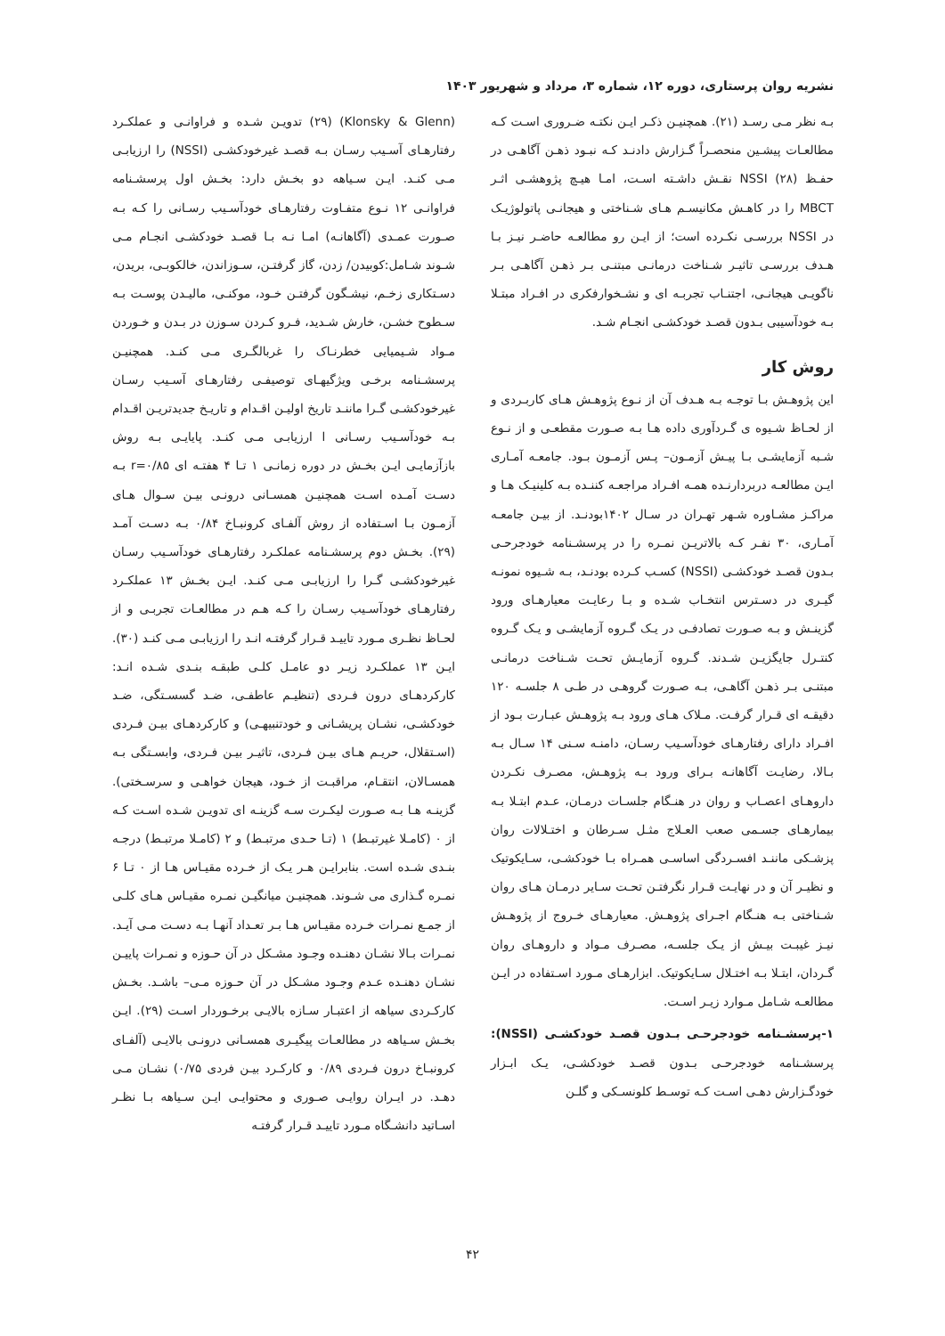نشریه روان پرستاری، دوره ۱۲، شماره ۳، مرداد و شهریور ۱۴۰۳
بـه نظر مـی رسـد (۲۱). همچنیـن ذکـر ایـن نکتـه ضـروری اسـت کـه مطالعـات پیشـین منحصـراً گـزارش دادنـد کـه نبـود ذهـن آگاهـی در حفـظ NSSI (۲۸) نقـش داشـته اسـت، امـا هیـچ پژوهشـی اثـر MBCT را در کاهـش مکانیسـم هـای شـناختی و هیجانـی پاتولوژیـک در NSSI بررسـی نکـرده است؛ از ایـن رو مطالعـه حاضـر نیـز بـا هـدف بررسـی تاثیـر شـناخت درمانـی مبتنـی بـر ذهـن آگاهـی بـر ناگویـی هیجانـی، اجتنـاب تجربـه ای و نشـخوارفکری در افـراد مبتـلا بـه خودآسیبی بـدون قصـد خودکشـی انجـام شـد.
روش کار
این پژوهـش بـا توجـه بـه هـدف آن از نـوع پژوهـش هـای کاربـردی و از لحـاظ شـیوه ی گـردآوری داده هـا بـه صـورت مقطعـی و از نـوع شـبه آزمایشـی بـا پیـش آزمـون– پـس آزمـون بـود. جامعـه آمـاری ایـن مطالعـه دربردارنـده همـه افـراد مراجعـه کننـده بـه کلینیـک هـا و مراکـز مشـاوره شـهر تهـران در سـال ۱۴۰۲بودنـد. از بیـن جامعـه آمـاری، ۳۰ نفـر کـه بالاتریـن نمـره را در پرسشـنامه خودجرحـی بـدون قصـد خودکشـی (NSSI) کسـب کـرده بودنـد، بـه شـیوه نمونـه گیـری در دسـترس انتخـاب شـده و بـا رعایـت معیارهـای ورود گزینـش و بـه صـورت تصادفـی در یـک گـروه آزمایشـی و یـک گـروه کنتـرل جایگزیـن شـدند. گـروه آزمایـش تحـت شـناخت درمانـی مبتنـی بـر ذهـن آگاهـی، بـه صـورت گروهـی در طـی ۸ جلسـه ۱۲۰ دقیقـه ای قـرار گرفـت. مـلاک هـای ورود بـه پژوهـش عبـارت بـود از افـراد دارای رفتارهـای خودآسـیب رسـان، دامنـه سـنی ۱۴ سـال بـه بـالا، رضایـت آگاهانـه بـرای ورود بـه پژوهـش، مصـرف نکـردن داروهـای اعصـاب و روان در هنـگام جلسـات درمـان، عـدم ابتـلا بـه بیمارهـای جسـمی صعب العـلاج مثـل سـرطان و اختـلالات روان پزشـکی ماننـد افسـردگی اساسـی همـراه بـا خودکشـی، سـایکوتیک و نظیـر آن و در نهایـت قـرار نگرفتـن تحـت سـایر درمـان هـای روان شـناختی بـه هنـگام اجـرای پژوهـش. معیارهـای خـروج از پژوهـش نیـز غیبـت بیـش از یـک جلسـه، مصـرف مـواد و داروهـای روان گـردان، ابتـلا بـه اختـلال سـایکوتیک. ابزارهـای مـورد اسـتفاده در ایـن مطالعـه شـامل مـوارد زیـر اسـت.
۱-پرسشـنامه خودجرحـی بـدون قصـد خودکشـی (NSSI): پرسشـنامه خودجرحـی بـدون قصـد خودکشـی، یـک ابـزار خودگـزارش دهـی اسـت کـه توسـط کلونسـکی و گلـن
(Klonsky & Glenn) (۲۹) تدویـن شـده و فراوانـی و عملکـرد رفتارهـای آسـیب رسـان بـه قصـد غیرخودکشـی (NSSI) را ارزیابـی مـی کنـد. ایـن سـیاهه دو بخـش دارد: بخـش اول پرسشـنامه فراوانـی ۱۲ نـوع متفـاوت رفتارهـای خودآسـیب رسـانی را کـه بـه صـورت عمـدی (آگاهانـه) امـا نـه بـا قصـد خودکشـی انجـام مـی شـوند شـامل:کوبیدن/ زدن، گاز گرفتـن، سـوزاندن، خالکوبـی، بریدن، دسـتکاری زخـم، نیشـگون گرفتـن خـود، موکنـی، مالیـدن پوسـت بـه سـطوح خشـن، خارش شـدید، فـرو کـردن سـوزن در بـدن و خـوردن مـواد شـیمیایی خطرنـاک را غربالگـری مـی کنـد. همچنیـن پرسشـنامه برخـی ویژگیهـای توصیفـی رفتارهـای آسـیب رسـان غیرخودکشـی گـرا ماننـد تاریخ اولیـن اقـدام و تاریـخ جدیدتریـن اقـدام بـه خودآسـیب رسـانی ا ارزیابـی مـی کنـد. پایایـی بـه روش بازآزمایـی ایـن بخـش در دوره زمانـی ۱ تـا ۴ هفتـه ای r=۰/۸۵ بـه دسـت آمـده اسـت همچنیـن همسـانی درونـی بیـن سـوال هـای آزمـون بـا اسـتفاده از روش آلفـای کرونبـاخ ۰/۸۴ بـه دسـت آمـد (۲۹). بخـش دوم پرسشـنامه عملکـرد رفتارهـای خودآسـیب رسـان غیرخودکشـی گـرا را ارزیابـی مـی کنـد. ایـن بخـش ۱۳ عملکـرد رفتارهـای خودآسـیب رسـان را کـه هـم در مطالعـات تجربـی و از لحـاظ نظـری مـورد تاییـد قـرار گرفتـه انـد را ارزیابـی مـی کنـد (۳۰). ایـن ۱۳ عملکـرد زیـر دو عامـل کلـی طبقـه بنـدی شـده انـد: کارکردهـای درون فـردی (تنظیـم عاطفـی، ضـد گسسـتگی، ضـد خودکشـی، نشـان پریشـانی و خودتنبیهـی) و کارکردهـای بیـن فـردی (اسـتقلال، حریـم هـای بیـن فـردی، تاثیـر بیـن فـردی، وابسـتگی بـه همسـالان، انتقـام، مراقبـت از خـود، هیجان خواهـی و سرسـختی). گزینـه هـا بـه صـورت لیکـرت سـه گزینـه ای تدویـن شـده اسـت کـه از ۰ (کامـلا غیرتبـط) ۱ (تـا حـدی مرتبـط) و ۲ (کامـلا مرتبـط) درجـه بنـدی شـده است. بنابرایـن هـر یـک از خـرده مقیـاس هـا از ۰ تـا ۶ نمـره گـذاری می شـوند. همچنیـن میانگیـن نمـره مقیـاس هـای کلـی از جمـع نمـرات خـرده مقیـاس هـا بـر تعـداد آنهـا بـه دسـت مـی آیـد. نمـرات بـالا نشـان دهنـده وجـود مشـکل در آن حـوزه و نمـرات پاییـن نشـان دهنـده عـدم وجـود مشـکل در آن حـوزه مـی– باشـد. بخـش کارکـردی سیاهه از اعتبـار سـازه بالایـی برخـوردار اسـت (۲۹). ایـن بخـش سـیاهه در مطالعـات پیگیـری همسـانی درونـی بالایـی (آلفـای کرونبـاخ درون فـردی ۰/۸۹ و کارکـرد بیـن فردی ۰/۷۵) نشـان مـی دهـد. در ایـران روایـی صـوری و محتوایـی ایـن سـیاهه بـا نظـر اسـاتید دانشـگاه مـورد تاییـد قـرار گرفتـه
۴۲